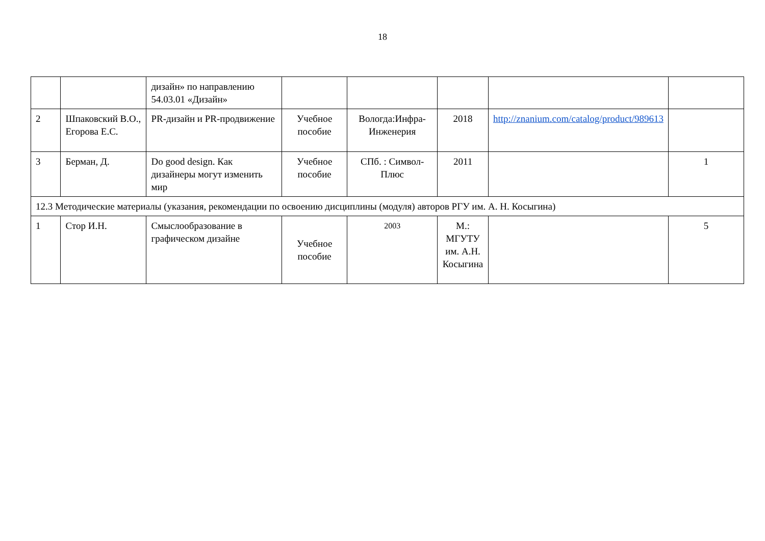18
| | | дизайн» по направлению 54.03.01 «Дизайн» | | | | | |
| 2 | Шпаковский В.О., Егорова Е.С. | PR-дизайн и PR-продвижение | Учебное пособие | Вологда:Инфра-Инженерия | 2018 | http://znanium.com/catalog/product/989613 | |
| 3 | Берман, Д. | Do good design. Как дизайнеры могут изменить мир | Учебное пособие | СПб. : Символ-Плюс | 2011 | | 1 |
| 12.3 Методические материалы (указания, рекомендации по освоению дисциплины (модуля) авторов РГУ им. А. Н. Косыгина) | | | | | | | |
| 1 | Стор И.Н. | Смыслообразование в графическом дизайне | Учебное пособие | 2003 | М.: МГУТУ им. А.Н. Косыгина | | 5 |